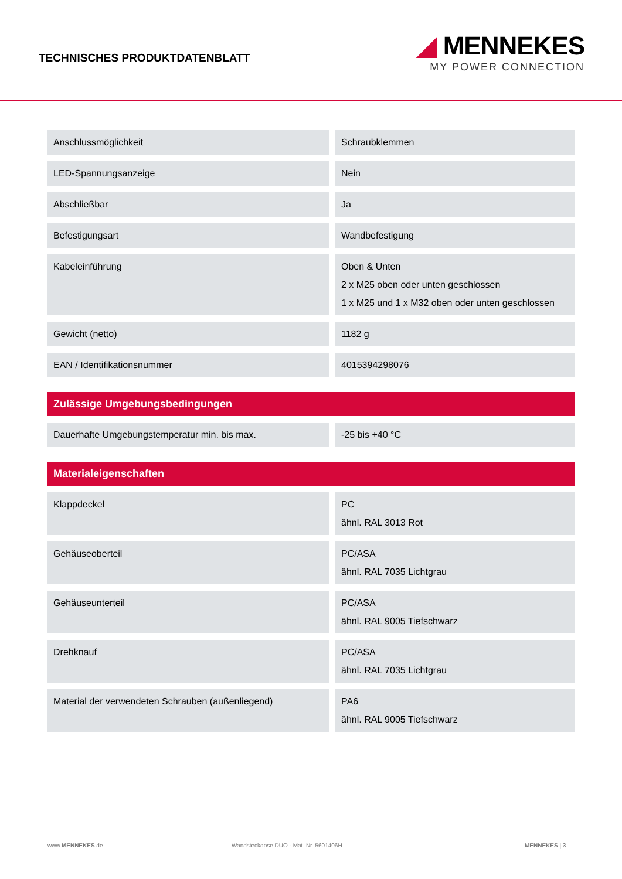TECHNISCHES PRODUKTDATENBLATT
◢ MENNEKES
MY POWER CONNECTION
| Anschlussmöglichkeit | Schraubklemmen |
| LED-Spannungsanzeige | Nein |
| Abschließbar | Ja |
| Befestigungsart | Wandbefestigung |
| Kabeleinführung | Oben & Unten 2 x M25 oben oder unten geschlossen 1 x M25 und 1 x M32 oben oder unten geschlossen |
| Gewicht (netto) | 1182 g |
| EAN / Identifikationsnummer | 4015394298076 |
Zulässige Umgebungsbedingungen
| Dauerhafte Umgebungstemperatur min. bis max. | -25 bis +40 °C |
Materialeigenschaften
| Klappdeckel | PC ähnl. RAL 3013 Rot |
| Gehäuseoberteil | PC/ASA ähnl. RAL 7035 Lichtgrau |
| Gehäuseunterteil | PC/ASA ähnl. RAL 9005 Tiefschwarz |
| Drehknauf | PC/ASA ähnl. RAL 7035 Lichtgrau |
| Material der verwendeten Schrauben (außenliegend) | PA6 ähnl. RAL 9005 Tiefschwarz |
www.MENNEKES.de Wandsteckdose DUO - Mat. Nr. 5601406H MENNEKES | 3